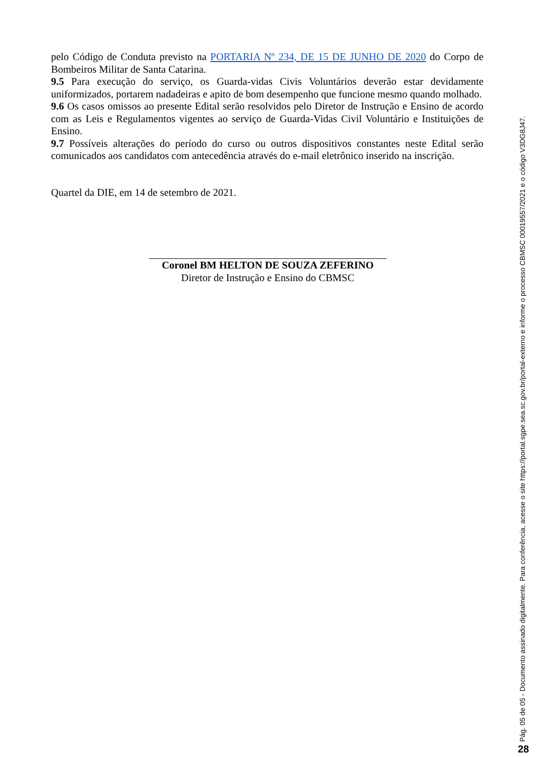pelo Código de Conduta previsto na PORTARIA Nº 234, DE 15 DE JUNHO DE 2020 do Corpo de Bombeiros Militar de Santa Catarina.
9.5 Para execução do serviço, os Guarda-vidas Civis Voluntários deverão estar devidamente uniformizados, portarem nadadeiras e apito de bom desempenho que funcione mesmo quando molhado.
9.6 Os casos omissos ao presente Edital serão resolvidos pelo Diretor de Instrução e Ensino de acordo com as Leis e Regulamentos vigentes ao serviço de Guarda-Vidas Civil Voluntário e Instituições de Ensino.
9.7 Possíveis alterações do período do curso ou outros dispositivos constantes neste Edital serão comunicados aos candidatos com antecedência através do e-mail eletrônico inserido na inscrição.
Quartel da DIE, em 14 de setembro de 2021.
Coronel BM HELTON DE SOUZA ZEFERINO
Diretor de Instrução e Ensino do CBMSC
Pág. 05 de 05 - Documento assinado digitalmente. Para conferência, acesse o site https://portal.sgpe.sea.sc.gov.br/portal-externo e informe o processo CBMSC 00019557/2021 e o código V3DG8J47.
28